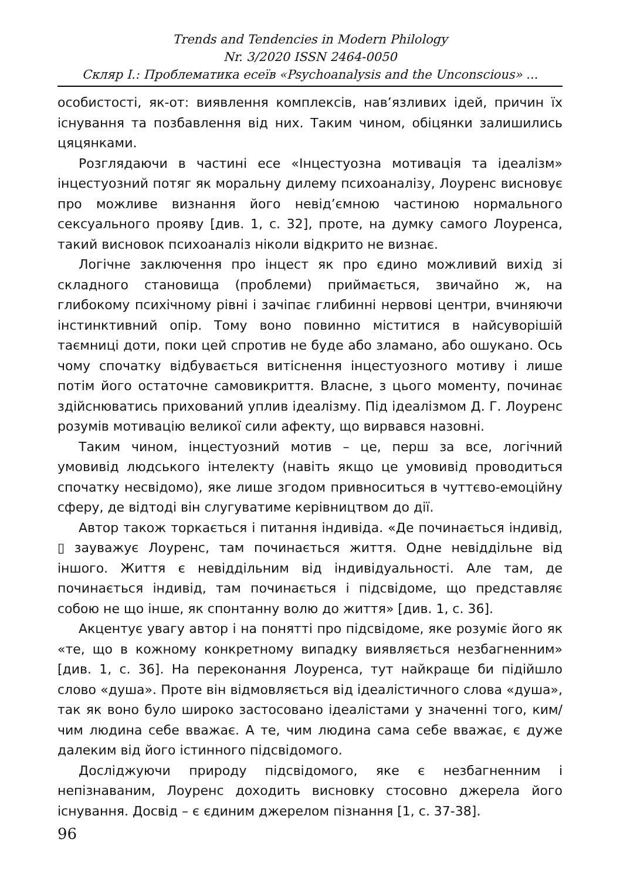Trends and Tendencies in Modern Philology
Nr. 3/2020 ISSN 2464-0050
Скляр І.: Проблематика есеїв «Psychoanalysis and the Unconscious» ...
особистості, як-от: виявлення комплексів, нав’язливих ідей, причин їх існування та позбавлення від них. Таким чином, обіцянки залишились цяцянками.
Розглядаючи в частині есе «Інцестуозна мотивація та ідеалізм» інцестуозний потяг як моральну дилему психоаналізу, Лоуренс висновує про можливе визнання його невід’ємною частиною нормального сексуального прояву [див. 1, с. 32], проте, на думку самого Лоуренса, такий висновок психоаналіз ніколи відкрито не визнає.
Логічне заключення про інцест як про єдино можливий вихід зі складного становища (проблеми) приймається, звичайно ж, на глибокому психічному рівні і зачіпає глибинні нервові центри, вчиняючи інстинктивний опір. Тому воно повинно міститися в найсуворішій таємниці доти, поки цей спротив не буде або зламано, або ошукано. Ось чому спочатку відбувається витіснення інцестуозного мотиву і лише потім його остаточне самовикриття. Власне, з цього моменту, починає здійснюватись прихований уплив ідеалізму. Під ідеалізмом Д. Г. Лоуренс розумів мотивацію великої сили афекту, що вирвався назовні.
Таким чином, інцестуозний мотив – це, перш за все, логічний умовивід людського інтелекту (навіть якщо це умовивід проводиться спочатку несвідомо), яке лише згодом привноситься в чуттєво-емоційну сферу, де відтоді він слугуватиме керівництвом до дії.
Автор також торкається і питання індивіда. «Де починається індивід, ▯ зауважує Лоуренс, там починається життя. Одне невіддільне від іншого. Життя є невіддільним від індивідуальності. Але там, де починається індивід, там починається і підсвідоме, що представляє собою не що інше, як спонтанну волю до життя» [див. 1, с. 36].
Акцентує увагу автор і на понятті про підсвідоме, яке розуміє його як «те, що в кожному конкретному випадку виявляється незбагненним» [див. 1, с. 36]. На переконання Лоуренса, тут найкраще би підійшло слово «душа». Проте він відмовляється від ідеалістичного слова «душа», так як воно було широко застосовано ідеалістами у значенні того, ким/чим людина себе вважає. А те, чим людина сама себе вважає, є дуже далеким від його істинного підсвідомого.
Досліджуючи природу підсвідомого, яке є незбагненним і непізнаваним, Лоуренс доходить висновку стосовно джерела його існування. Досвід – є єдиним джерелом пізнання [1, с. 37-38].
96